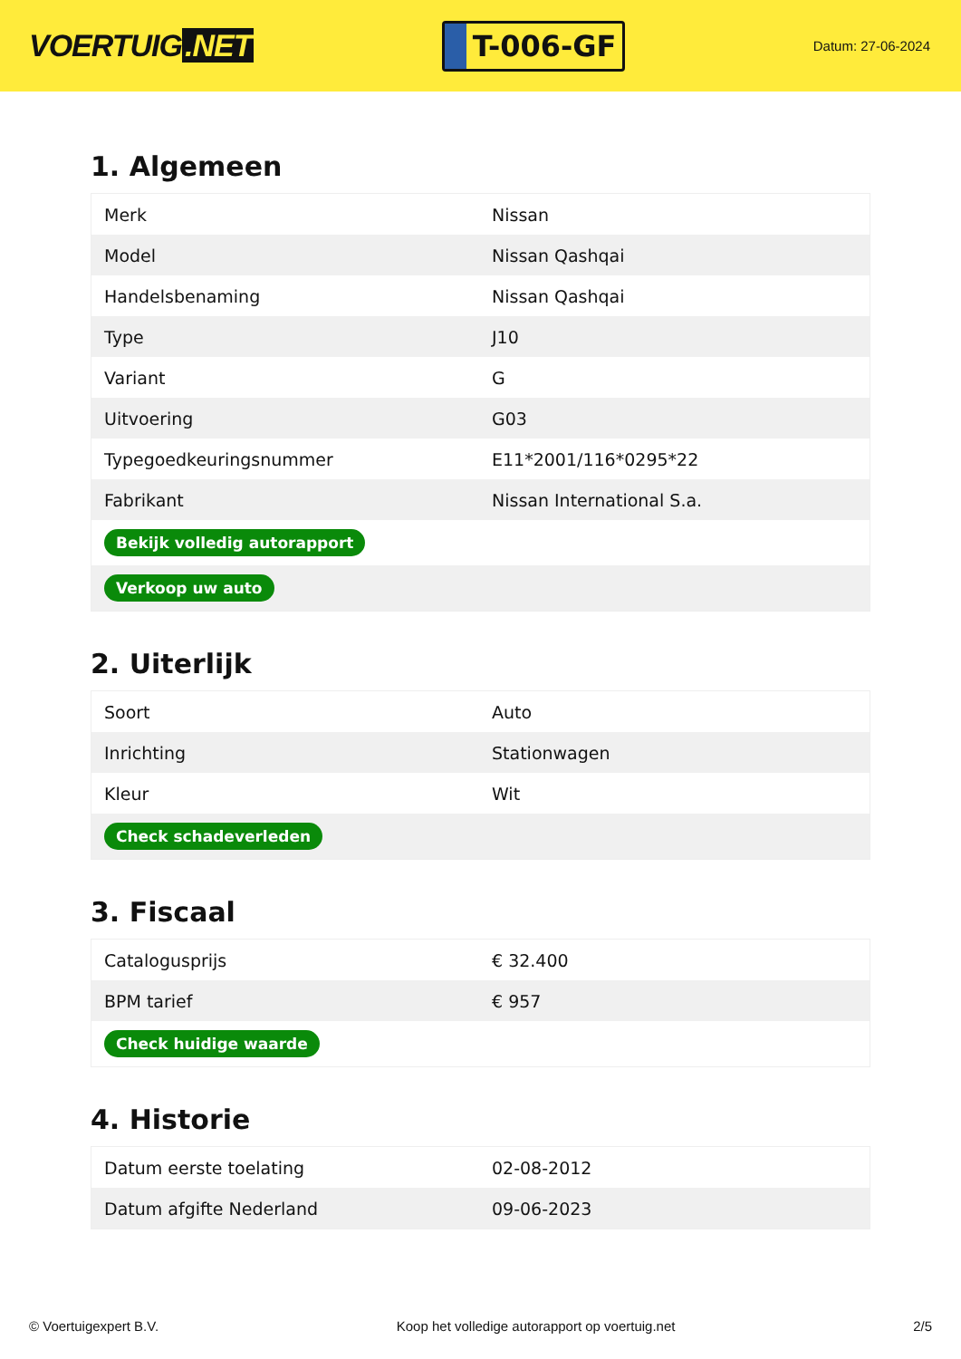VOERTUIG.NET
T-006-GF
Datum: 27-06-2024
1. Algemeen
| Merk | Nissan |
| Model | Nissan Qashqai |
| Handelsbenaming | Nissan Qashqai |
| Type | J10 |
| Variant | G |
| Uitvoering | G03 |
| Typegoedkeuringsnummer | E11*2001/116*0295*22 |
| Fabrikant | Nissan International S.a. |
| Bekijk volledig autorapport | |
| Verkoop uw auto | |
2. Uiterlijk
| Soort | Auto |
| Inrichting | Stationwagen |
| Kleur | Wit |
| Check schadeverleden | |
3. Fiscaal
| Catalogusprijs | € 32.400 |
| BPM tarief | € 957 |
| Check huidige waarde | |
4. Historie
| Datum eerste toelating | 02-08-2012 |
| Datum afgifte Nederland | 09-06-2023 |
© Voertuigexpert B.V. Koop het volledige autorapport op voertuig.net 2/5